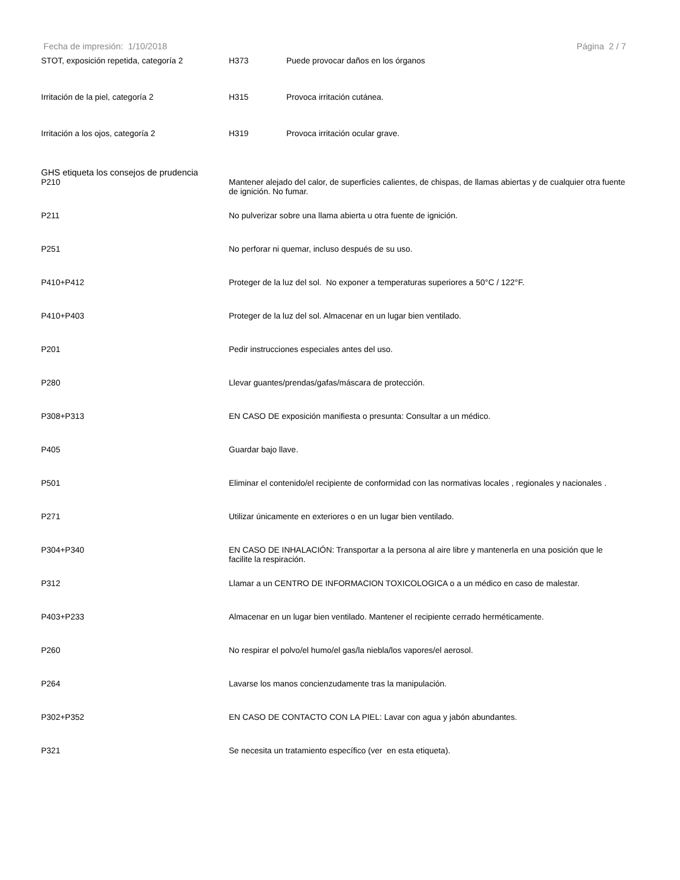Fecha de impresión: 1/10/2018 Página 2 / 7
| STOT, exposición repetida, categoría 2 | H373 | Puede provocar daños en los órganos |
| Irritación de la piel, categoría 2 | H315 | Provoca irritación cutánea. |
| Irritación a los ojos, categoría 2 | H319 | Provoca irritación ocular grave. |
GHS etiqueta los consejos de prudencia
| P210 | Mantener alejado del calor, de superficies calientes, de chispas, de llamas abiertas y de cualquier otra fuente de ignición. No fumar. |
| P211 | No pulverizar sobre una llama abierta u otra fuente de ignición. |
| P251 | No perforar ni quemar, incluso después de su uso. |
| P410+P412 | Proteger de la luz del sol. No exponer a temperaturas superiores a 50°C / 122°F. |
| P410+P403 | Proteger de la luz del sol. Almacenar en un lugar bien ventilado. |
| P201 | Pedir instrucciones especiales antes del uso. |
| P280 | Llevar guantes/prendas/gafas/máscara de protección. |
| P308+P313 | EN CASO DE exposición manifiesta o presunta: Consultar a un médico. |
| P405 | Guardar bajo llave. |
| P501 | Eliminar el contenido/el recipiente de conformidad con las normativas locales , regionales y nacionales . |
| P271 | Utilizar únicamente en exteriores o en un lugar bien ventilado. |
| P304+P340 | EN CASO DE INHALACIÓN: Transportar a la persona al aire libre y mantenerla en una posición que le facilite la respiración. |
| P312 | Llamar a un CENTRO DE INFORMACION TOXICOLOGICA o a un médico en caso de malestar. |
| P403+P233 | Almacenar en un lugar bien ventilado. Mantener el recipiente cerrado herméticamente. |
| P260 | No respirar el polvo/el humo/el gas/la niebla/los vapores/el aerosol. |
| P264 | Lavarse los manos concienzudamente tras la manipulación. |
| P302+P352 | EN CASO DE CONTACTO CON LA PIEL: Lavar con agua y jabón abundantes. |
| P321 | Se necesita un tratamiento específico (ver en esta etiqueta). |